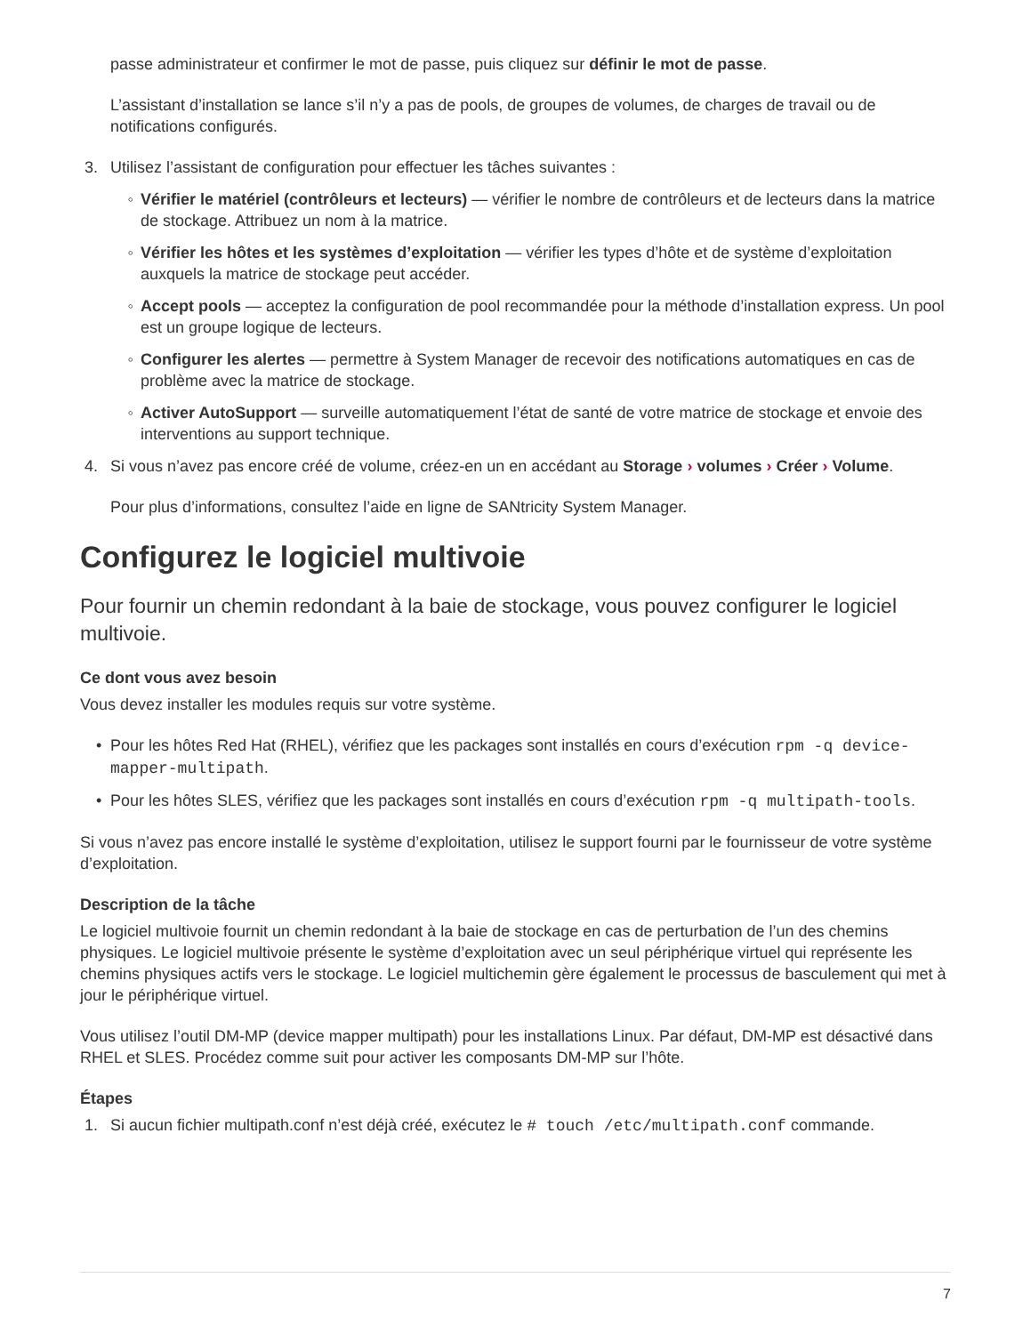passe administrateur et confirmer le mot de passe, puis cliquez sur définir le mot de passe.
L’assistant d’installation se lance s’il n’y a pas de pools, de groupes de volumes, de charges de travail ou de notifications configurés.
3. Utilisez l’assistant de configuration pour effectuer les tâches suivantes :
◦ Vérifier le matériel (contrôleurs et lecteurs) — vérifier le nombre de contrôleurs et de lecteurs dans la matrice de stockage. Attribuez un nom à la matrice.
◦ Vérifier les hôtes et les systèmes d’exploitation — vérifier les types d’hôte et de système d’exploitation auxquels la matrice de stockage peut accéder.
◦ Accept pools — acceptez la configuration de pool recommandée pour la méthode d’installation express. Un pool est un groupe logique de lecteurs.
◦ Configurer les alertes — permettre à System Manager de recevoir des notifications automatiques en cas de problème avec la matrice de stockage.
◦ Activer AutoSupport — surveille automatiquement l’état de santé de votre matrice de stockage et envoie des interventions au support technique.
4. Si vous n’avez pas encore créé de volume, créez-en un en accédant au Storage › volumes › Créer › Volume.
Pour plus d’informations, consultez l’aide en ligne de SANtricity System Manager.
Configurez le logiciel multivoie
Pour fournir un chemin redondant à la baie de stockage, vous pouvez configurer le logiciel multivoie.
Ce dont vous avez besoin
Vous devez installer les modules requis sur votre système.
• Pour les hôtes Red Hat (RHEL), vérifiez que les packages sont installés en cours d’exécution rpm -q device-mapper-multipath.
• Pour les hôtes SLES, vérifiez que les packages sont installés en cours d’exécution rpm -q multipath-tools.
Si vous n’avez pas encore installé le système d’exploitation, utilisez le support fourni par le fournisseur de votre système d’exploitation.
Description de la tâche
Le logiciel multivoie fournit un chemin redondant à la baie de stockage en cas de perturbation de l’un des chemins physiques. Le logiciel multivoie présente le système d’exploitation avec un seul périphérique virtuel qui représente les chemins physiques actifs vers le stockage. Le logiciel multichemin gère également le processus de basculement qui met à jour le périphérique virtuel.
Vous utilisez l’outil DM-MP (device mapper multipath) pour les installations Linux. Par défaut, DM-MP est désactivé dans RHEL et SLES. Procédez comme suit pour activer les composants DM-MP sur l’hôte.
Étapes
1. Si aucun fichier multipath.conf n’est déjà créé, exécutez le # touch /etc/multipath.conf commande.
7